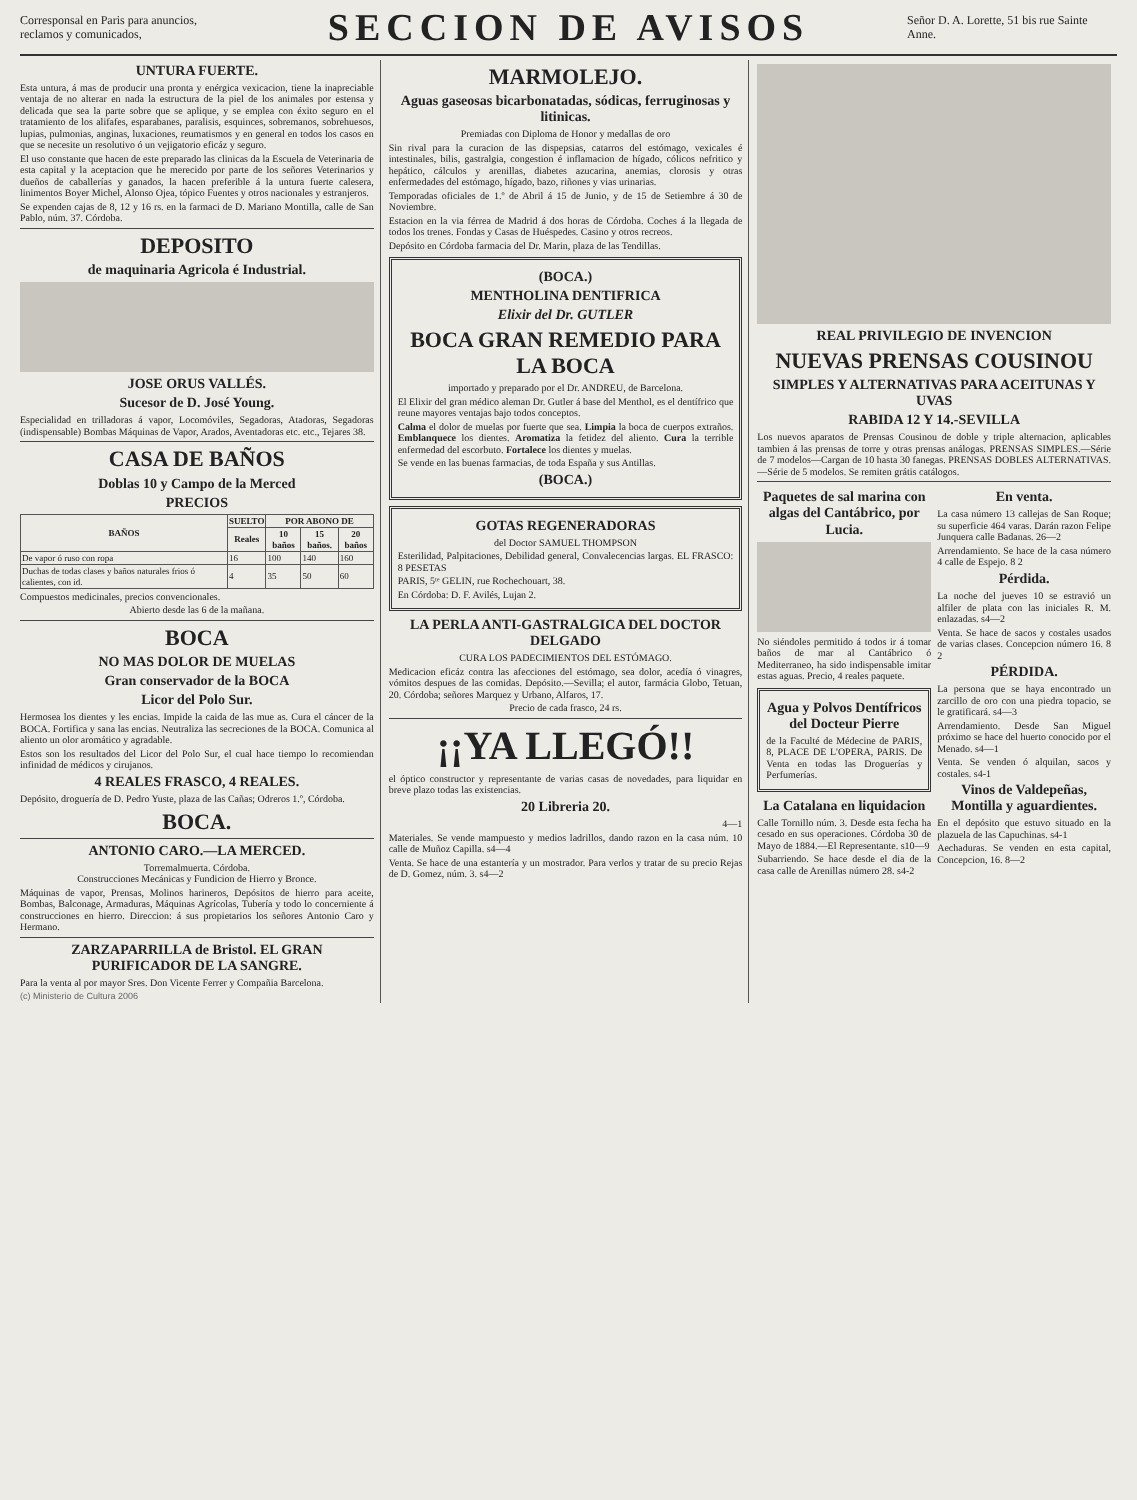Corresponsal en Paris para anuncios, reclamos y comunicados,
SECCION DE AVISOS
Señor D. A. Lorette, 51 bis rue Sainte Anne.
UNTURA FUERTE.
Esta untura, á mas de producir una pronta y enérgica vexicacion, tiene la inapreciable ventaja de no alterar en nada la estructura de la piel de los animales por estensa y delicada que sea la parte sobre que se aplique, y se emplea con éxito seguro en el tratamiento de los alifafes, esparabanes, paralisis, esquinces, sobremanos, sobrehuesos, lupias, pulmonias, anginas, luxaciones, reumatismos y en general en todos los casos en que se necesite un resolutivo ó un vejigatorio eficáz y seguro.
El uso constante que hacen de este preparado las clinicas da la Escuela de Veterinaria de esta capital y la aceptacion que he merecido por parte de los señores Veterinarios y dueños de caballerías y ganados, la hacen preferible á la untura fuerte calesera, linimentos Boyer Michel, Alonso Ojea, tópico Fuentes y otros nacionales y estranjeros.
Se expenden cajas de 8, 12 y 16 rs. en la farmaci de D. Mariano Montilla, calle de San Pablo, núm. 37. Córdoba.
DEPOSITO
de maquinaria Agricola é Industrial.
JOSE ORUS VALLÉS.
Sucesor de D. José Young.
Especialidad en trilladoras á vapor, Locomóviles, Segadoras, Atadoras, Segadoras (indispensable) Bombas Máquinas de Vapor, Arados, Aventadoras etc. etc., Tejares 38.
CASA DE BAÑOS
Doblas 10 y Campo de la Merced
PRECIOS
| BAÑOS | SUELTO | POR ABONO DE | | |
| --- | --- | --- | --- | --- |
| | Reales | 10 baños | 15 baños. | 20 baños |
| De vapor ó ruso con ropa | 16 | 100 | 140 | 160 |
| Duchas de todas clases y baños naturales frios ó calientes, con id. | 4 | 35 | 50 | 60 |
Compuestos medicinales, precios convencionales.
Abierto desde las 6 de la mañana.
BOCA
NO MAS DOLOR DE MUELAS
Gran conservador de la BOCA
Licor del Polo Sur.
Hermosea los dientes y les encias. Impide la caida de las mue as. Cura el cáncer de la BOCA. Fortifica y sana las encias. Neutraliza las secreciones de la BOCA. Comunica al aliento un olor aromático y agradable.
Estos son los resultados del Licor del Polo Sur, el cual hace tiempo lo recomiendan infinidad de médicos y cirujanos.
4 REALES FRASCO, 4 REALES.
Depósito, droguería de D. Pedro Yuste, plaza de las Cañas; Odreros 1.º, Córdoba.
BOCA.
ANTONIO CARO.—LA MERCED.
Torremalmuerta. Córdoba.
Construcciones Mecánicas y Fundicion de Hierro y Bronce.
Máquinas de vapor, Prensas, Molinos harineros, Depósitos de hierro para aceite, Bombas, Balconage, Armaduras, Máquinas Agrícolas, Tubería y todo lo concerniente á construcciones en hierro. Direccion: á sus propietarios los señores Antonio Caro y Hermano.
ZARZAPARRILLA de Bristol. EL GRAN PURIFICADOR DE LA SANGRE.
Para la venta al por mayor Sres. Don Vicente Ferrer y Compañia Barcelona.
(c) Ministerio de Cultura 2006
MARMOLEJO.
Aguas gaseosas bicarbonatadas, sódicas, ferruginosas y litinicas.
Premiadas con Diploma de Honor y medallas de oro
Sin rival para la curacion de las dispepsias, catarros del estómago, vexicales é intestinales, bilis, gastralgia, congestion é inflamacion de hígado, cólicos nefritico y hepático, cálculos y arenillas, diabetes azucarina, anemias, clorosis y otras enfermedades del estómago, hígado, bazo, riñones y vias urinarias.
Temporadas oficiales de 1.º de Abril á 15 de Junio, y de 15 de Setiembre á 30 de Noviembre.
Estacion en la via férrea de Madrid á dos horas de Córdoba. Coches á la llegada de todos los trenes. Fondas y Casas de Huéspedes. Casino y otros recreos.
Depósito en Córdoba farmacia del Dr. Marin, plaza de las Tendillas.
(BOCA.)
MENTHOLINA DENTIFRICA
Elixir del Dr. GUTLER
BOCA GRAN REMEDIO PARA LA BOCA
importado y preparado por el Dr. ANDREU, de Barcelona.
El Elixir del gran médico aleman Dr. Gutler á base del Menthol, es el dentífrico que reune mayores ventajas bajo todos conceptos.
Calma el dolor de muelas por fuerte que sea. Limpia la boca de cuerpos extraños. Emblanquece los dientes. Aromatiza la fetidez del aliento. Cura la terrible enfermedad del escorbuto. Fortalece los dientes y muelas.
Se vende en las buenas farmacias, de toda España y sus Antillas.
(BOCA.)
GOTAS REGENERADORAS
del Doctor SAMUEL THOMPSON
Esterilidad, Palpitaciones, Debilidad general, Convalecencias largas. EL FRASCO: 8 PESETAS
PARIS, 5ᵗᵉ GELIN, rue Rochechouart, 38.
En Córdoba: D. F. Avilés, Lujan 2.
LA PERLA ANTI-GASTRALGICA DEL DOCTOR DELGADO
CURA LOS PADECIMIENTOS DEL ESTÓMAGO.
Medicacion eficáz contra las afecciones del estómago, sea dolor, acedía ó vinagres, vómitos despues de las comidas. Depósito.—Sevilla; el autor, farmácia Globo, Tetuan, 20. Córdoba; señores Marquez y Urbano, Alfaros, 17.
Precio de cada frasco, 24 rs.
¡¡YA LLEGÓ!!
el óptico constructor y representante de varias casas de novedades, para liquidar en breve plazo todas las existencias.
20 Libreria 20.
4—1
Materiales. Se vende mampuesto y medios ladrillos, dando razon en la casa núm. 10 calle de Muñoz Capilla. s4—4
Venta. Se hace de una estantería y un mostrador. Para verlos y tratar de su precio Rejas de D. Gomez, núm. 3. s4—2
REAL PRIVILEGIO DE INVENCION
NUEVAS PRENSAS COUSINOU
SIMPLES Y ALTERNATIVAS PARA ACEITUNAS Y UVAS
RABIDA 12 Y 14.-SEVILLA
Los nuevos aparatos de Prensas Cousinou de doble y triple alternacion, aplicables tambien á las prensas de torre y otras prensas análogas. PRENSAS SIMPLES.—Série de 7 modelos—Cargan de 10 hasta 30 fanegas. PRENSAS DOBLES ALTERNATIVAS.—Série de 5 modelos. Se remiten grátis catálogos.
Paquetes de sal marina con algas del Cantábrico, por Lucia.
No siéndoles permitido á todos ir á tomar baños de mar al Cantábrico ó Mediterraneo, ha sido indispensable imitar estas aguas. Precio, 4 reales paquete.
Agua y Polvos Dentífricos del Docteur Pierre
de la Faculté de Médecine de PARIS, 8, PLACE DE L'OPERA, PARIS. De Venta en todas las Droguerías y Perfumerías.
La Catalana en liquidacion
Calle Tornillo núm. 3. Desde esta fecha ha cesado en sus operaciones. Córdoba 30 de Mayo de 1884.—El Representante. s10—9
Subarriendo. Se hace desde el dia de la casa calle de Arenillas número 28. s4-2
En venta.
La casa número 13 callejas de San Roque; su superficie 464 varas. Darán razon Felipe Junquera calle Badanas. 26—2
Arrendamiento. Se hace de la casa número 4 calle de Espejo. 8 2
Pérdida.
La noche del jueves 10 se estravió un alfiler de plata con las iniciales R. M. enlazadas. s4—2
Venta. Se hace de sacos y costales usados de varias clases. Concepcion número 16. 8 2
PÉRDIDA.
La persona que se haya encontrado un zarcillo de oro con una piedra topacio, se le gratificará. s4—3
Arrendamiento. Desde San Miguel próximo se hace del huerto conocido por el Menado. s4—1
Venta. Se venden ó alquilan, sacos y costales. s4-1
Vinos de Valdepeñas, Montilla y aguardientes.
En el depósito que estuvo situado en la plazuela de las Capuchinas. s4-1
Aechaduras. Se venden en esta capital, Concepcion, 16. 8—2